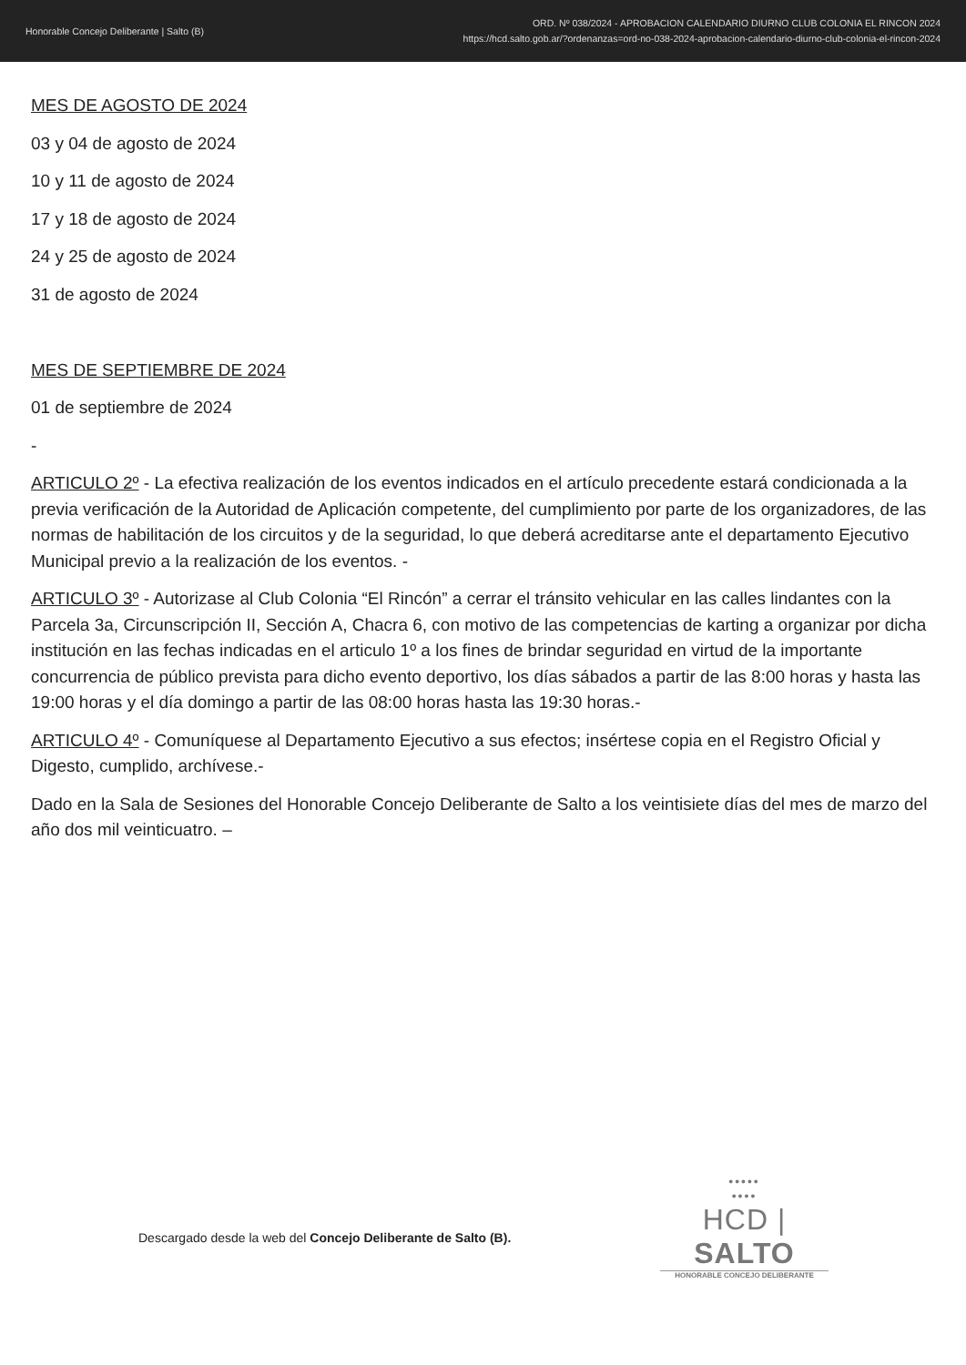Honorable Concejo Deliberante | Salto (B)
ORD. Nº 038/2024 - APROBACION CALENDARIO DIURNO CLUB COLONIA EL RINCON 2024
https://hcd.salto.gob.ar/?ordenanzas=ord-no-038-2024-aprobacion-calendario-diurno-club-colonia-el-rincon-2024
MES DE AGOSTO DE 2024
03 y 04 de agosto de 2024
10 y 11 de agosto de 2024
17 y 18 de agosto de 2024
24 y 25 de agosto de 2024
31 de agosto de 2024
MES DE SEPTIEMBRE DE 2024
01 de septiembre de 2024
-
ARTICULO 2º - La efectiva realización de los eventos indicados en el artículo precedente estará condicionada a la previa verificación de la Autoridad de Aplicación competente, del cumplimiento por parte de los organizadores, de las normas de habilitación de los circuitos y de la seguridad, lo que deberá acreditarse ante el departamento Ejecutivo Municipal previo a la realización de los eventos. -
ARTICULO 3º - Autorizase al Club Colonia “El Rincón” a cerrar el tránsito vehicular en las calles lindantes con la Parcela 3a, Circunscripción II, Sección A, Chacra 6, con motivo de las competencias de karting a organizar por dicha institución en las fechas indicadas en el articulo 1º a los fines de brindar seguridad en virtud de la importante concurrencia de público prevista para dicho evento deportivo, los días sábados a partir de las 8:00 horas y hasta las 19:00 horas y el día domingo a partir de las 08:00 horas hasta las 19:30 horas.-
ARTICULO 4º - Comuníquese al Departamento Ejecutivo a sus efectos; insértese copia en el Registro Oficial y Digesto, cumplido, archívese.-
Dado en la Sala de Sesiones del Honorable Concejo Deliberante de Salto a los veintisiete días del mes de marzo del año dos mil veinticuatro. –
Descargado desde la web del Concejo Deliberante de Salto (B).
•••••
••••
HCD | SALTO
HONORABLE CONCEJO DELIBERANTE